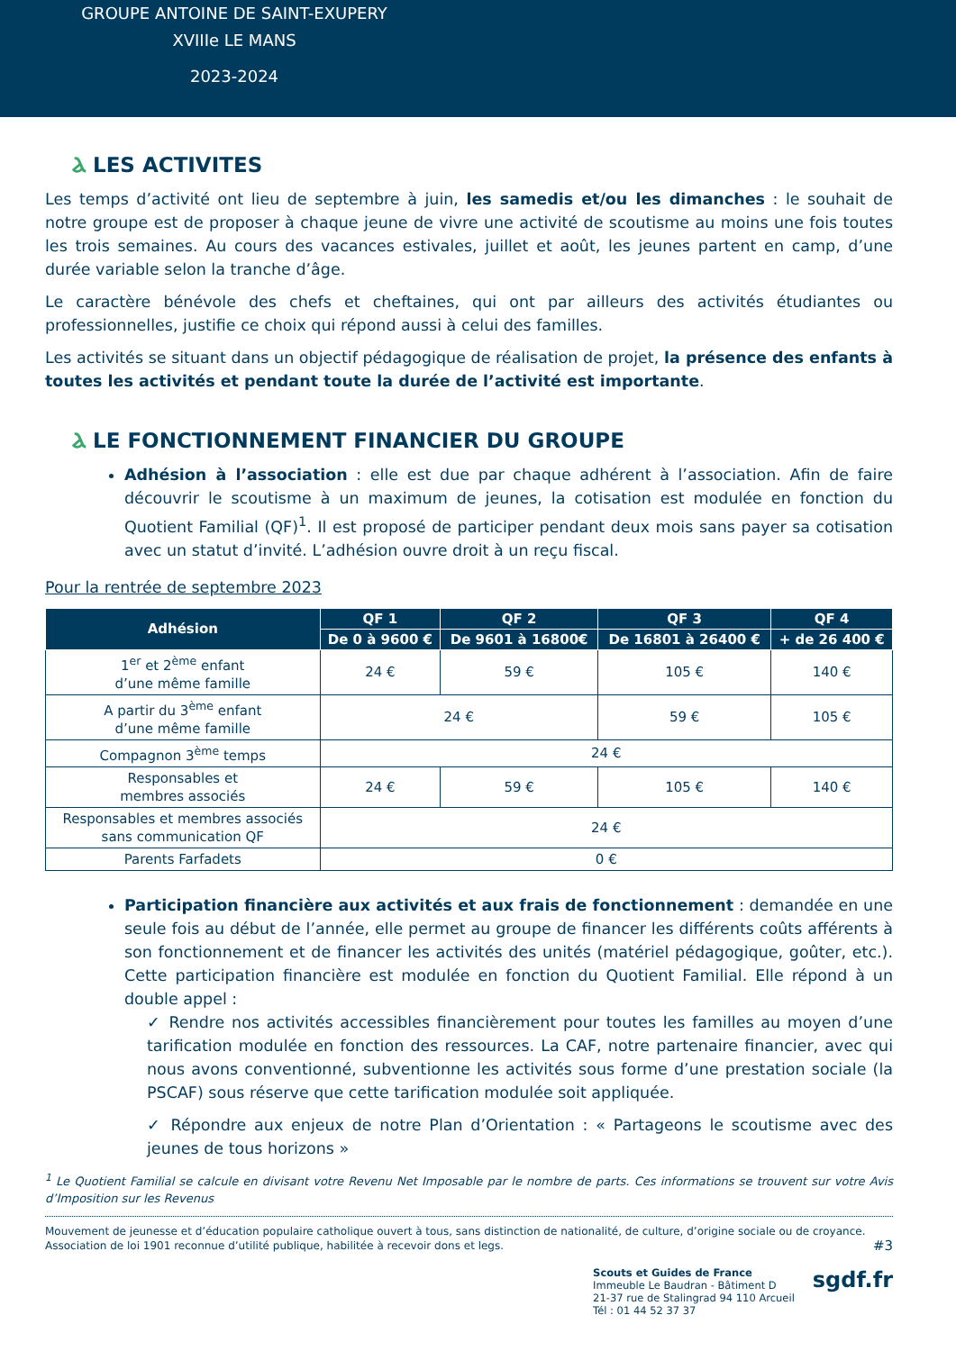GROUPE ANTOINE DE SAINT-EXUPERY
XVIIIe LE MANS
2023-2024
Ⲁ LES ACTIVITES
Les temps d’activité ont lieu de septembre à juin, les samedis et/ou les dimanches : le souhait de notre groupe est de proposer à chaque jeune de vivre une activité de scoutisme au moins une fois toutes les trois semaines. Au cours des vacances estivales, juillet et août, les jeunes partent en camp, d’une durée variable selon la tranche d’âge.
Le caractère bénévole des chefs et cheftaines, qui ont par ailleurs des activités étudiantes ou professionnelles, justifie ce choix qui répond aussi à celui des familles.
Les activités se situant dans un objectif pédagogique de réalisation de projet, la présence des enfants à toutes les activités et pendant toute la durée de l’activité est importante.
Ⲁ LE FONCTIONNEMENT FINANCIER DU GROUPE
Adhésion à l’association : elle est due par chaque adhérent à l’association. Afin de faire découvrir le scoutisme à un maximum de jeunes, la cotisation est modulée en fonction du Quotient Familial (QF)<sup>1</sup>. Il est proposé de participer pendant deux mois sans payer sa cotisation avec un statut d’invité. L’adhésion ouvre droit à un reçu fiscal.
Pour la rentrée de septembre 2023
| Adhésion | QF 1 | QF 2 | QF 3 | QF 4 |
| --- | --- | --- | --- | --- |
| | De 0 à 9600 € | De 9601 à 16800€ | De 16801 à 26400 € | + de 26 400 € |
| 1<sup>er</sup> et 2<sup>ème</sup> enfant d’une même famille | 24 € | 59 € | 105 € | 140 € |
| A partir du 3<sup>ème</sup> enfant d’une même famille | 24 € | | 59 € | 105 € |
| Compagnon 3<sup>ème</sup> temps | 24 € | | | |
| Responsables et membres associés | 24 € | 59 € | 105 € | 140 € |
| Responsables et membres associés sans communication QF | 24 € | | | |
| Parents Farfadets | 0 € | | | |
Participation financière aux activités et aux frais de fonctionnement : demandée en une seule fois au début de l’année, elle permet au groupe de financer les différents coûts afférents à son fonctionnement et de financer les activités des unités (matériel pédagogique, goûter, etc.). Cette participation financière est modulée en fonction du Quotient Familial. Elle répond à un double appel :
✓ Rendre nos activités accessibles financièrement pour toutes les familles au moyen d’une tarification modulée en fonction des ressources. La CAF, notre partenaire financier, avec qui nous avons conventionné, subventionne les activités sous forme d’une prestation sociale (la PSCAF) sous réserve que cette tarification modulée soit appliquée.
✓ Répondre aux enjeux de notre Plan d’Orientation : « Partageons le scoutisme avec des jeunes de tous horizons »
<sup>1</sup> Le Quotient Familial se calcule en divisant votre Revenu Net Imposable par le nombre de parts. Ces informations se trouvent sur votre Avis d’Imposition sur les Revenus
Mouvement de jeunesse et d’éducation populaire catholique ouvert à tous, sans distinction de nationalité, de culture, d’origine sociale ou de croyance.
Association de loi 1901 reconnue d’utilité publique, habilitée à recevoir dons et legs. #3
Scouts et Guides de France
Immeuble Le Baudran - Bâtiment D
21-37 rue de Stalingrad 94 110 Arcueil
Tél : 01 44 52 37 37
sgdf.fr